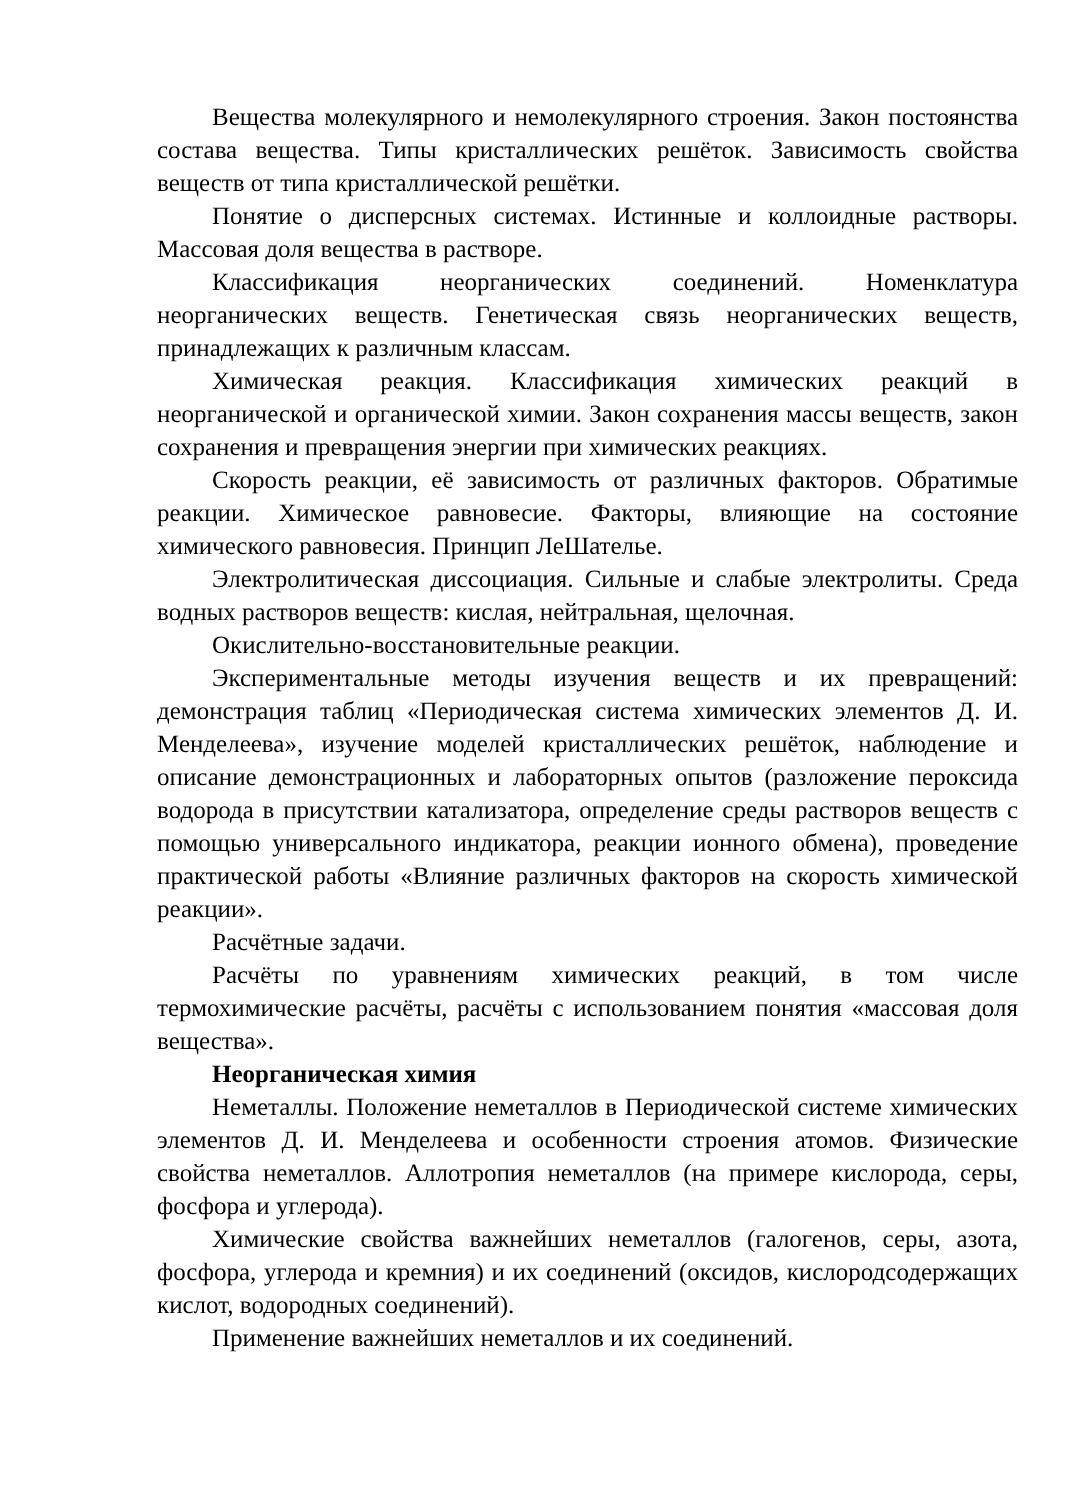Вещества молекулярного и немолекулярного строения. Закон постоянства состава вещества. Типы кристаллических решёток. Зависимость свойства веществ от типа кристаллической решётки.
Понятие о дисперсных системах. Истинные и коллоидные растворы. Массовая доля вещества в растворе.
Классификация неорганических соединений. Номенклатура неорганических веществ. Генетическая связь неорганических веществ, принадлежащих к различным классам.
Химическая реакция. Классификация химических реакций в неорганической и органической химии. Закон сохранения массы веществ, закон сохранения и превращения энергии при химических реакциях.
Скорость реакции, её зависимость от различных факторов. Обратимые реакции. Химическое равновесие. Факторы, влияющие на состояние химического равновесия. Принцип ЛеШателье.
Электролитическая диссоциация. Сильные и слабые электролиты. Среда водных растворов веществ: кислая, нейтральная, щелочная.
Окислительно-восстановительные реакции.
Экспериментальные методы изучения веществ и их превращений: демонстрация таблиц «Периодическая система химических элементов Д. И. Менделеева», изучение моделей кристаллических решёток, наблюдение и описание демонстрационных и лабораторных опытов (разложение пероксида водорода в присутствии катализатора, определение среды растворов веществ с помощью универсального индикатора, реакции ионного обмена), проведение практической работы «Влияние различных факторов на скорость химической реакции».
Расчётные задачи.
Расчёты по уравнениям химических реакций, в том числе термохимические расчёты, расчёты с использованием понятия «массовая доля вещества».
Неорганическая химия
Неметаллы. Положение неметаллов в Периодической системе химических элементов Д. И. Менделеева и особенности строения атомов. Физические свойства неметаллов. Аллотропия неметаллов (на примере кислорода, серы, фосфора и углерода).
Химические свойства важнейших неметаллов (галогенов, серы, азота, фосфора, углерода и кремния) и их соединений (оксидов, кислородсодержащих кислот, водородных соединений).
Применение важнейших неметаллов и их соединений.